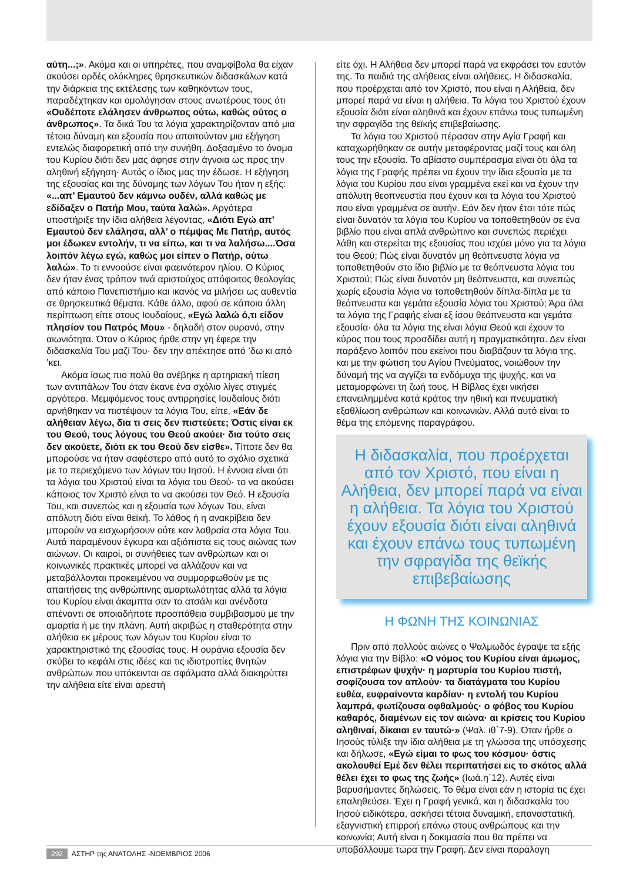αύτη...;». Ακόμα και οι υπηρέτες, που αναμφίβολα θα είχαν ακούσει ορδές ολόκληρες θρησκευτικών διδασκάλων κατά την διάρκεια της εκτέλεσης των καθηκόντων τους, παραδέχτηκαν και ομολόγησαν στους ανωτέρους τους ότι «Ουδέποτε ελάλησεν άνθρωπος ούτω, καθώς ούτος ο άνθρωπος». Τα δικά Του τα λόγια χαρακτηρίζονταν από μια τέτοια δύναμη και εξουσία που απαιτούνταν μια εξήγηση εντελώς διαφορετική από την συνήθη. Δοξασμένο το όνομα του Κυρίου διότι δεν μας άφησε στην άγνοια ως προς την αληθινή εξήγηση· Αυτός ο ίδιος μας την έδωσε. Η εξήγηση της εξουσίας και της δύναμης των λόγων Του ήταν η εξής: «...απ’ Εμαυτού δεν κάμνω ουδέν, αλλά καθώς με εδίδαξεν ο Πατήρ Μου, ταύτα λαλώ». Αργότερα υποστήριξε την ίδια αλήθεια λέγοντας, «Διότι Εγώ απ’ Εμαυτού δεν ελάλησα, αλλ’ ο πέμψας Με Πατήρ, αυτός μοι έδωκεν εντολήν, τι να είπω, και τι να λαλήσω....Όσα λοιπόν λέγω εγώ, καθώς μοι είπεν ο Πατήρ, ούτω λαλώ». Το τι εννοούσε είναι φαεινότερον ηλίου. Ο Κύριος δεν ήταν ένας τρόπον τινά αριστούχος απόφοιτος θεολογίας από κάποιο Πανεπιστήμιο και ικανός να μιλήσει ως αυθεντία σε θρησκευτικά θέματα. Κάθε άλλο, αφού σε κάποια άλλη περίπτωση είπε στους Ιουδαίους, «Εγώ λαλώ ό,τι είδον πλησίον του Πατρός Μου» - δηλαδή στον ουρανό, στην αιωνιότητα. Όταν ο Κύριος ήρθε στην γη έφερε την διδασκαλία Του μαζί Του· δεν την απέκτησε από ’δω κι από ’κει.
Ακόμα ίσως πιο πολύ θα ανέβηκε η αρτηριακή πίεση των αντιπάλων Του όταν έκανε ένα σχόλιο λίγες στιγμές αργότερα. Μεμφόμενος τους αντιρρησίες Ιουδαίους διότι αρνήθηκαν να πιστέψουν τα λόγια Του, είπε, «Εάν δε αλήθειαν λέγω, δια τι σεις δεν πιστεύετε; Όστις είναι εκ του Θεού, τους λόγους του Θεού ακούει· δια τούτο σεις δεν ακούετε, διότι εκ του Θεού δεν είσθε». Τίποτε δεν θα μπορούσε να ήταν σαφέστερο από αυτό το σχόλιο σχετικά με το περιεχόμενο των λόγων του Ιησού. Η έννοια είναι ότι τα λόγια του Χριστού είναι τα λόγια του Θεού· το να ακούσει κάποιος τον Χριστό είναι το να ακούσει τον Θεό. Η εξουσία Του, και συνεπώς και η εξουσία των λόγων Του, είναι απόλυτη διότι είναι θεϊκή. Το λάθος ή η ανακρίβεια δεν μπορούν να εισχωρήσουν ούτε καν λαθραία στα λόγια Του. Αυτά παραμένουν έγκυρα και αξιόπιστα εις τους αιώνας των αιώνων. Οι καιροί, οι συνήθειες των ανθρώπων και οι κοινωνικές πρακτικές μπορεί να αλλάζουν και να μεταβάλλονται προκειμένου να συμμορφωθούν με τις απαιτήσεις της ανθρώπινης αμαρτωλότητας αλλά τα λόγια του Κυρίου είναι άκαμπτα σαν το ατσάλι και ανένδοτα απέναντι σε οποιαδήποτε προσπάθεια συμβιβασμού με την αμαρτία ή με την πλάνη. Αυτή ακριβώς η σταθερότητα στην αλήθεια εκ μέρους των λόγων του Κυρίου είναι το χαρακτηριστικό της εξουσίας τους. Η ουράνια εξουσία δεν σκύβει το κεφάλι στις ιδέες και τις ιδιοτροπίες θνητών ανθρώπων που υπόκεινται σε σφάλματα αλλά διακηρύττει την αλήθεια είτε είναι αρεστή
είτε όχι. Η Αλήθεια δεν μπορεί παρά να εκφράσει τον εαυτόν της. Τα παιδιά της αλήθειας είναι αλήθειες. Η διδασκαλία, που προέρχεται από τον Χριστό, που είναι η Αλήθεια, δεν μπορεί παρά να είναι η αλήθεια. Τα λόγια του Χριστού έχουν εξουσία διότι είναι αληθινά και έχουν επάνω τους τυπωμένη την σφραγίδα της θεϊκής επιβεβαίωσης.
Τα λόγια του Χριστού πέρασαν στην Αγία Γραφή και καταχωρήθηκαν σε αυτήν μεταφέροντας μαζί τους και όλη τους την εξουσία. Το αβίαστο συμπέρασμα είναι ότι όλα τα λόγια της Γραφής πρέπει να έχουν την ίδια εξουσία με τα λόγια του Κυρίου που είναι γραμμένα εκεί και να έχουν την απόλυτη θεοπνευστία που έχουν και τα λόγια του Χριστού που είναι γραμμένα σε αυτήν. Εάν δεν ήταν έτσι τότε πώς είναι δυνατόν τα λόγια του Κυρίου να τοποθετηθούν σε ένα βιβλίο που είναι απλά ανθρώπινο και συνεπώς περιέχει λάθη και στερείται της εξουσίας που ισχύει μόνο για τα λόγια του Θεού; Πώς είναι δυνατόν μη θεόπνευστα λόγια να τοποθετηθούν στο ίδιο βιβλίο με τα θεόπνευστα λόγια του Χριστού; Πώς είναι δυνατόν μη θεόπνευστα, και συνεπώς χωρίς εξουσία λόγια να τοποθετηθούν δίπλα-δίπλα με τα θεόπνευστα και γεμάτα εξουσία λόγια του Χριστού; Άρα όλα τα λόγια της Γραφής είναι εξ ίσου θεόπνευστα και γεμάτα εξουσία· όλα τα λόγια της είναι λόγια Θεού και έχουν το κύρος που τους προσδίδει αυτή η πραγματικότητα. Δεν είναι παράξενο λοιπόν που εκείνοι που διαβάζουν τα λόγια της, και με την φώτιση του Αγίου Πνεύματος, νοιώθουν την δύναμή της να αγγίζει τα ενδόμυχα της ψυχής, και να μεταμορφώνει τη ζωή τους. Η Βίβλος έχει νικήσει επανειλημμένα κατά κράτος την ηθική και πνευματική εξαθλίωση ανθρώπων και κοινωνιών. Αλλά αυτό είναι το θέμα της επόμενης παραγράφου.
Η διδασκαλία, που προέρχεται από τον Χριστό, που είναι η Αλήθεια, δεν μπορεί παρά να είναι η αλήθεια. Τα λόγια του Χριστού έχουν εξουσία διότι είναι αληθινά και έχουν επάνω τους τυπωμένη την σφραγίδα της θεϊκής επιβεβαίωσης
Η ΦΩΝΗ ΤΗΣ ΚΟΙΝΩΝΙΑΣ
Πριν από πολλούς αιώνες ο Ψαλμωδός έγραψε τα εξής λόγια για την Βίβλο: «Ο νόμος του Κυρίου είναι άμωμος, επιστρέφων ψυχήν· η μαρτυρία του Κυρίου πιστή, σοφίζουσα τον απλούν· τα διατάγματα του Κυρίου ευθέα, ευφραίνοντα καρδίαν· η εντολή του Κυρίου λαμπρά, φωτίζουσα οφθαλμούς· ο φόβος του Κυρίου καθαρός, διαμένων εις τον αιώνα· αι κρίσεις του Κυρίου αληθιναί, δίκαιαι εν ταυτώ·» (Ψαλ. ιθ΄7-9). Όταν ήρθε ο Ιησούς τύλιξε την ίδια αλήθεια με τη γλώσσα της υπόσχεσης και δήλωσε, «Εγώ είμαι το φως του κόσμου· όστις ακολουθεί Εμέ δεν θέλει περιπατήσει εις το σκότος αλλά θέλει έχει το φως της ζωής» (Ιωά.η΄12). Αυτές είναι βαρυσήμαντες δηλώσεις. Το θέμα είναι εάν η ιστορία τις έχει επαληθεύσει. Έχει η Γραφή γενικά, και η διδασκαλία του Ιησού ειδικότερα, ασκήσει τέτοια δυναμική, επαναστατική, εξαγνιστική επιρροή επάνω στους ανθρώπους και την κοινωνία; Αυτή είναι η δοκιμασία που θα πρέπει να υποβάλλουμε τώρα την Γραφή. Δεν είναι παράλογη
292 ΑΣΤΗΡ της ΑΝΑΤΟΛΗΣ -ΝΟΕΜΒΡΙΟΣ 2006